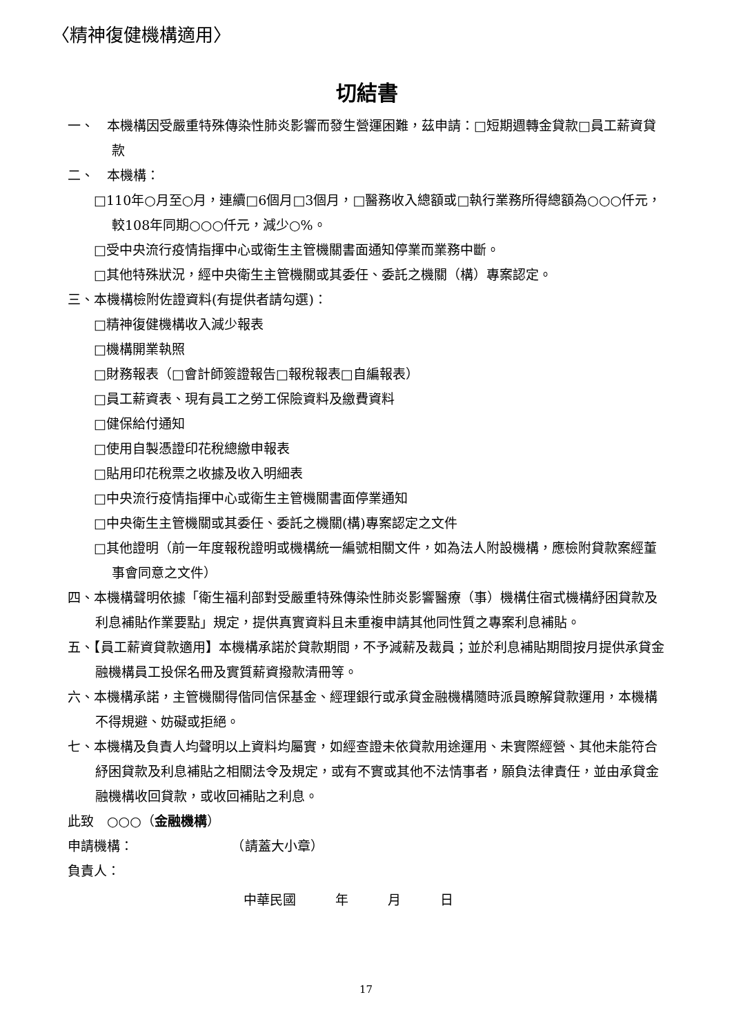〈精神復健機構適用〉
切結書
一、　本機構因受嚴重特殊傳染性肺炎影響而發生營運困難，茲申請：□短期週轉金貸款□員工薪資貸款
二、　本機構：
□110年○月至○月，連續□6個月□3個月，□醫務收入總額或□執行業務所得總額為○○○仟元，較108年同期○○○仟元，減少○%。
□受中央流行疫情指揮中心或衛生主管機關書面通知停業而業務中斷。
□其他特殊狀況，經中央衛生主管機關或其委任、委託之機關（構）專案認定。
三、本機構檢附佐證資料(有提供者請勾選)：
□精神復健機構收入減少報表
□機構開業執照
□財務報表（□會計師簽證報告□報稅報表□自編報表）
□員工薪資表、現有員工之勞工保險資料及繳費資料
□健保給付通知
□使用自製憑證印花稅總繳申報表
□貼用印花稅票之收據及收入明細表
□中央流行疫情指揮中心或衛生主管機關書面停業通知
□中央衛生主管機關或其委任、委託之機關(構)專案認定之文件
□其他證明（前一年度報稅證明或機構統一編號相關文件，如為法人附設機構，應檢附貸款案經董事會同意之文件）
四、本機構聲明依據「衛生福利部對受嚴重特殊傳染性肺炎影響醫療（事）機構住宿式機構紓困貸款及利息補貼作業要點」規定，提供真實資料且未重複申請其他同性質之專案利息補貼。
五、【員工薪資貸款適用】本機構承諾於貸款期間，不予減薪及裁員；並於利息補貼期間按月提供承貸金融機構員工投保名冊及實質薪資撥款清冊等。
六、本機構承諾，主管機關得偕同信保基金、經理銀行或承貸金融機構隨時派員瞭解貸款運用，本機構不得規避、妨礙或拒絕。
七、本機構及負責人均聲明以上資料均屬實，如經查證未依貸款用途運用、未實際經營、其他未能符合紓困貸款及利息補貼之相關法令及規定，或有不實或其他不法情事者，願負法律責任，並由承貸金融機構收回貸款，或收回補貼之利息。
此致　○○○（金融機構）
申請機構：　　　　　　　　（請蓋大小章）
負責人：
中華民國　　　年　　　月　　　日
17